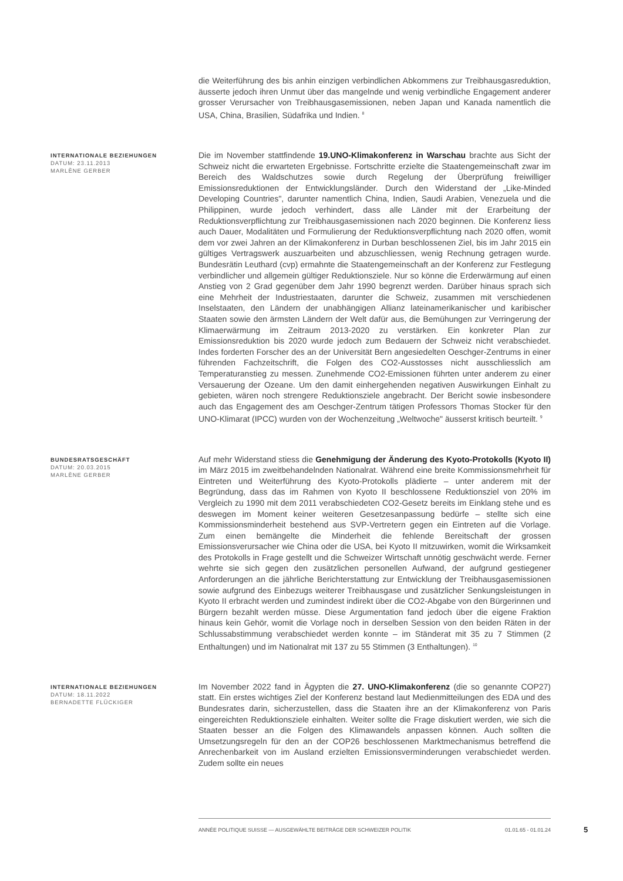die Weiterführung des bis anhin einzigen verbindlichen Abkommens zur Treibhausgasreduktion, äusserte jedoch ihren Unmut über das mangelnde und wenig verbindliche Engagement anderer grosser Verursacher von Treibhausgasemissionen, neben Japan und Kanada namentlich die USA, China, Brasilien, Südafrika und Indien. <sup>8</sup>
INTERNATIONALE BEZIEHUNGEN
DATUM: 23.11.2013
MARLÈNE GERBER
Die im November stattfindende 19.UNO-Klimakonferenz in Warschau brachte aus Sicht der Schweiz nicht die erwarteten Ergebnisse. Fortschritte erzielte die Staatengemeinschaft zwar im Bereich des Waldschutzes sowie durch Regelung der Überprüfung freiwilliger Emissionsreduktionen der Entwicklungsländer. Durch den Widerstand der „Like-Minded Developing Countries", darunter namentlich China, Indien, Saudi Arabien, Venezuela und die Philippinen, wurde jedoch verhindert, dass alle Länder mit der Erarbeitung der Reduktionsverpflichtung zur Treibhausgasemissionen nach 2020 beginnen. Die Konferenz liess auch Dauer, Modalitäten und Formulierung der Reduktionsverpflichtung nach 2020 offen, womit dem vor zwei Jahren an der Klimakonferenz in Durban beschlossenen Ziel, bis im Jahr 2015 ein gültiges Vertragswerk auszuarbeiten und abzuschliessen, wenig Rechnung getragen wurde. Bundesrätin Leuthard (cvp) ermahnte die Staatengemeinschaft an der Konferenz zur Festlegung verbindlicher und allgemein gültiger Reduktionsziele. Nur so könne die Erderwärmung auf einen Anstieg von 2 Grad gegenüber dem Jahr 1990 begrenzt werden. Darüber hinaus sprach sich eine Mehrheit der Industriestaaten, darunter die Schweiz, zusammen mit verschiedenen Inselstaaten, den Ländern der unabhängigen Allianz lateinamerikanischer und karibischer Staaten sowie den ärmsten Ländern der Welt dafür aus, die Bemühungen zur Verringerung der Klimaerwärmung im Zeitraum 2013-2020 zu verstärken. Ein konkreter Plan zur Emissionsreduktion bis 2020 wurde jedoch zum Bedauern der Schweiz nicht verabschiedet. Indes forderten Forscher des an der Universität Bern angesiedelten Oeschger-Zentrums in einer führenden Fachzeitschrift, die Folgen des CO2-Ausstosses nicht ausschliesslich am Temperaturanstieg zu messen. Zunehmende CO2-Emissionen führten unter anderem zu einer Versauerung der Ozeane. Um den damit einhergehenden negativen Auswirkungen Einhalt zu gebieten, wären noch strengere Reduktionsziele angebracht. Der Bericht sowie insbesondere auch das Engagement des am Oeschger-Zentrum tätigen Professors Thomas Stocker für den UNO-Klimarat (IPCC) wurden von der Wochenzeitung „Weltwoche" äusserst kritisch beurteilt. <sup>9</sup>
BUNDESRATSGESCHÄFT
DATUM: 20.03.2015
MARLÈNE GERBER
Auf mehr Widerstand stiess die Genehmigung der Änderung des Kyoto-Protokolls (Kyoto II) im März 2015 im zweitbehandelnden Nationalrat. Während eine breite Kommissionsmehrheit für Eintreten und Weiterführung des Kyoto-Protokolls plädierte – unter anderem mit der Begründung, dass das im Rahmen von Kyoto II beschlossene Reduktionsziel von 20% im Vergleich zu 1990 mit dem 2011 verabschiedeten CO2-Gesetz bereits im Einklang stehe und es deswegen im Moment keiner weiteren Gesetzesanpassung bedürfe – stellte sich eine Kommissionsminderheit bestehend aus SVP-Vertretern gegen ein Eintreten auf die Vorlage. Zum einen bemängelte die Minderheit die fehlende Bereitschaft der grossen Emissionsverursacher wie China oder die USA, bei Kyoto II mitzuwirken, womit die Wirksamkeit des Protokolls in Frage gestellt und die Schweizer Wirtschaft unnötig geschwächt werde. Ferner wehrte sie sich gegen den zusätzlichen personellen Aufwand, der aufgrund gestiegener Anforderungen an die jährliche Berichterstattung zur Entwicklung der Treibhausgasemissionen sowie aufgrund des Einbezugs weiterer Treibhausgase und zusätzlicher Senkungsleistungen in Kyoto II erbracht werden und zumindest indirekt über die CO2-Abgabe von den Bürgerinnen und Bürgern bezahlt werden müsse. Diese Argumentation fand jedoch über die eigene Fraktion hinaus kein Gehör, womit die Vorlage noch in derselben Session von den beiden Räten in der Schlussabstimmung verabschiedet werden konnte – im Ständerat mit 35 zu 7 Stimmen (2 Enthaltungen) und im Nationalrat mit 137 zu 55 Stimmen (3 Enthaltungen). <sup>10</sup>
INTERNATIONALE BEZIEHUNGEN
DATUM: 18.11.2022
BERNADETTE FLÜCKIGER
Im November 2022 fand in Ägypten die 27. UNO-Klimakonferenz (die so genannte COP27) statt. Ein erstes wichtiges Ziel der Konferenz bestand laut Medienmitteilungen des EDA und des Bundesrates darin, sicherzustellen, dass die Staaten ihre an der Klimakonferenz von Paris eingereichten Reduktionsziele einhalten. Weiter sollte die Frage diskutiert werden, wie sich die Staaten besser an die Folgen des Klimawandels anpassen können. Auch sollten die Umsetzungsregeln für den an der COP26 beschlossenen Marktmechanismus betreffend die Anrechenbarkeit von im Ausland erzielten Emissionsverminderungen verabschiedet werden. Zudem sollte ein neues
ANNÉE POLITIQUE SUISSE — AUSGEWÄHLTE BEITRÄGE DER SCHWEIZER POLITIK 01.01.65 - 01.01.24
5